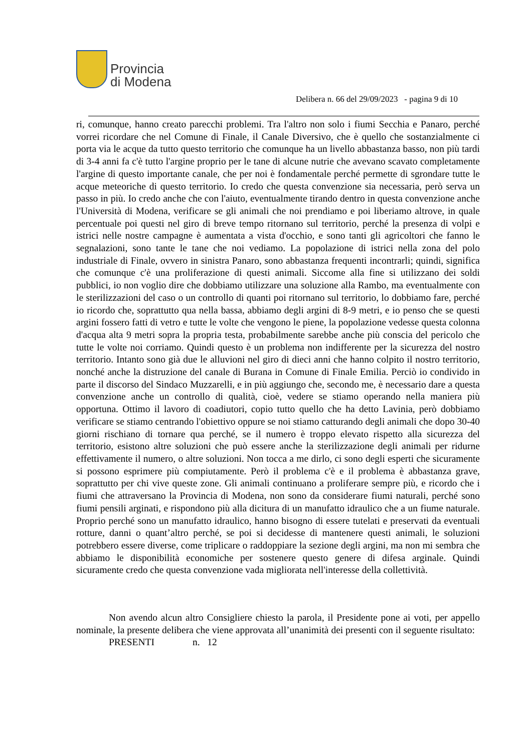Provincia
di Modena
Delibera n. 66 del 29/09/2023 - pagina 9 di 10
ri, comunque, hanno creato parecchi problemi. Tra l'altro non solo i fiumi Secchia e Panaro, perché vorrei ricordare che nel Comune di Finale, il Canale Diversivo, che è quello che sostanzialmente ci porta via le acque da tutto questo territorio che comunque ha un livello abbastanza basso, non più tardi di 3-4 anni fa c'è tutto l'argine proprio per le tane di alcune nutrie che avevano scavato completamente l'argine di questo importante canale, che per noi è fondamentale perché permette di sgrondare tutte le acque meteoriche di questo territorio. Io credo che questa convenzione sia necessaria, però serva un passo in più. Io credo anche che con l'aiuto, eventualmente tirando dentro in questa convenzione anche l'Università di Modena, verificare se gli animali che noi prendiamo e poi liberiamo altrove, in quale percentuale poi questi nel giro di breve tempo ritornano sul territorio, perché la presenza di volpi e istrici nelle nostre campagne è aumentata a vista d'occhio, e sono tanti gli agricoltori che fanno le segnalazioni, sono tante le tane che noi vediamo. La popolazione di istrici nella zona del polo industriale di Finale, ovvero in sinistra Panaro, sono abbastanza frequenti incontrarli; quindi, significa che comunque c'è una proliferazione di questi animali. Siccome alla fine si utilizzano dei soldi pubblici, io non voglio dire che dobbiamo utilizzare una soluzione alla Rambo, ma eventualmente con le sterilizzazioni del caso o un controllo di quanti poi ritornano sul territorio, lo dobbiamo fare, perché io ricordo che, soprattutto qua nella bassa, abbiamo degli argini di 8-9 metri, e io penso che se questi argini fossero fatti di vetro e tutte le volte che vengono le piene, la popolazione vedesse questa colonna d'acqua alta 9 metri sopra la propria testa, probabilmente sarebbe anche più conscia del pericolo che tutte le volte noi corriamo. Quindi questo è un problema non indifferente per la sicurezza del nostro territorio. Intanto sono già due le alluvioni nel giro di dieci anni che hanno colpito il nostro territorio, nonché anche la distruzione del canale di Burana in Comune di Finale Emilia. Perciò io condivido in parte il discorso del Sindaco Muzzarelli, e in più aggiungo che, secondo me, è necessario dare a questa convenzione anche un controllo di qualità, cioè, vedere se stiamo operando nella maniera più opportuna. Ottimo il lavoro di coadiutori, copio tutto quello che ha detto Lavinia, però dobbiamo verificare se stiamo centrando l'obiettivo oppure se noi stiamo catturando degli animali che dopo 30-40 giorni rischiano di tornare qua perché, se il numero è troppo elevato rispetto alla sicurezza del territorio, esistono altre soluzioni che può essere anche la sterilizzazione degli animali per ridurne effettivamente il numero, o altre soluzioni. Non tocca a me dirlo, ci sono degli esperti che sicuramente si possono esprimere più compiutamente. Però il problema c'è e il problema è abbastanza grave, soprattutto per chi vive queste zone. Gli animali continuano a proliferare sempre più, e ricordo che i fiumi che attraversano la Provincia di Modena, non sono da considerare fiumi naturali, perché sono fiumi pensili arginati, e rispondono più alla dicitura di un manufatto idraulico che a un fiume naturale. Proprio perché sono un manufatto idraulico, hanno bisogno di essere tutelati e preservati da eventuali rotture, danni o quant’altro perché, se poi si decidesse di mantenere questi animali, le soluzioni potrebbero essere diverse, come triplicare o raddoppiare la sezione degli argini, ma non mi sembra che abbiamo le disponibilità economiche per sostenere questo genere di difesa arginale. Quindi sicuramente credo che questa convenzione vada migliorata nell'interesse della collettività.
Non avendo alcun altro Consigliere chiesto la parola, il Presidente pone ai voti, per appello nominale, la presente delibera che viene approvata all’unanimità dei presenti con il seguente risultato:
PRESENTI n. 12